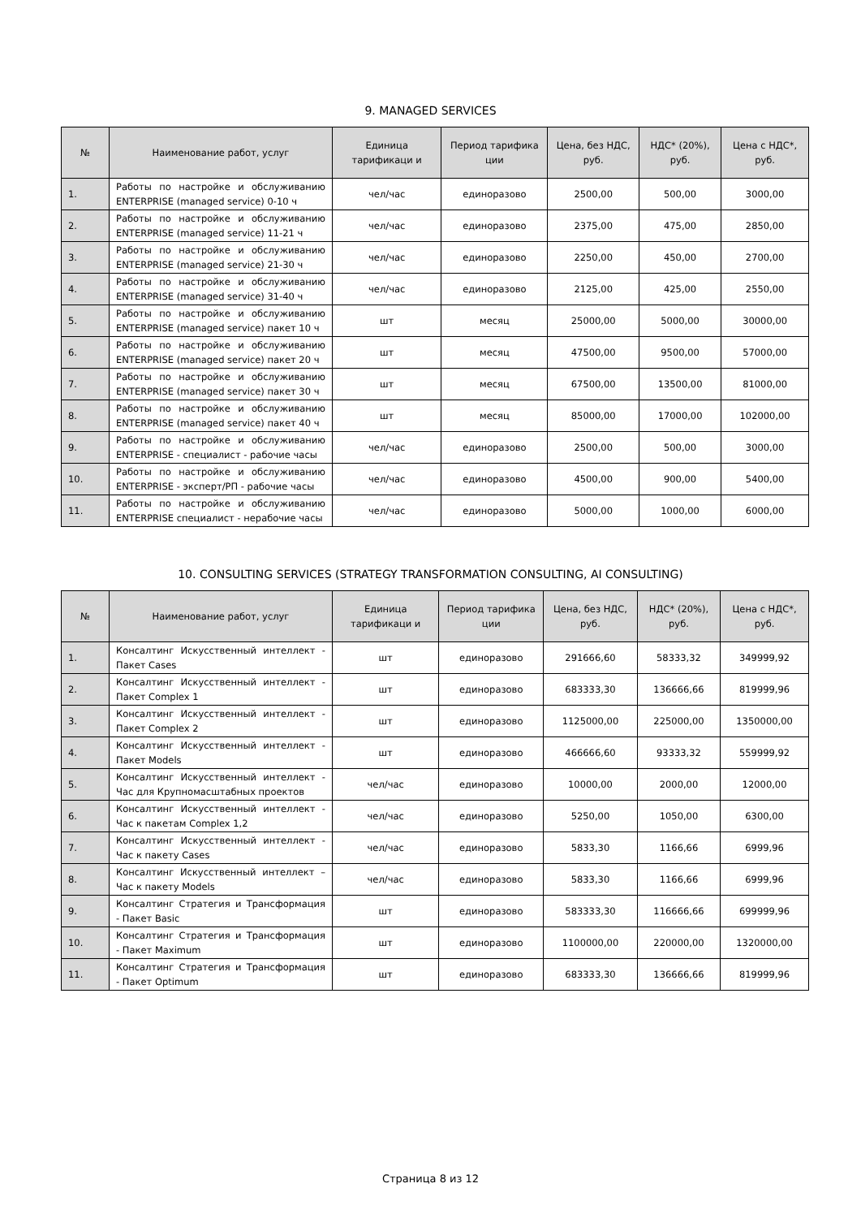9. MANAGED SERVICES
| № | Наименование работ, услуг | Единица тарификаци и | Период тарифика ции | Цена, без НДС, руб. | НДС* (20%), руб. | Цена с НДС*, руб. |
| --- | --- | --- | --- | --- | --- | --- |
| 1. | Работы по настройке и обслуживанию ENTERPRISE (managed service) 0-10 ч | чел/час | единоразово | 2500,00 | 500,00 | 3000,00 |
| 2. | Работы по настройке и обслуживанию ENTERPRISE (managed service) 11-21 ч | чел/час | единоразово | 2375,00 | 475,00 | 2850,00 |
| 3. | Работы по настройке и обслуживанию ENTERPRISE (managed service) 21-30 ч | чел/час | единоразово | 2250,00 | 450,00 | 2700,00 |
| 4. | Работы по настройке и обслуживанию ENTERPRISE (managed service) 31-40 ч | чел/час | единоразово | 2125,00 | 425,00 | 2550,00 |
| 5. | Работы по настройке и обслуживанию ENTERPRISE (managed service) пакет 10 ч | шт | месяц | 25000,00 | 5000,00 | 30000,00 |
| 6. | Работы по настройке и обслуживанию ENTERPRISE (managed service) пакет 20 ч | шт | месяц | 47500,00 | 9500,00 | 57000,00 |
| 7. | Работы по настройке и обслуживанию ENTERPRISE (managed service) пакет 30 ч | шт | месяц | 67500,00 | 13500,00 | 81000,00 |
| 8. | Работы по настройке и обслуживанию ENTERPRISE (managed service) пакет 40 ч | шт | месяц | 85000,00 | 17000,00 | 102000,00 |
| 9. | Работы по настройке и обслуживанию ENTERPRISE - специалист - рабочие часы | чел/час | единоразово | 2500,00 | 500,00 | 3000,00 |
| 10. | Работы по настройке и обслуживанию ENTERPRISE - эксперт/РП - рабочие часы | чел/час | единоразово | 4500,00 | 900,00 | 5400,00 |
| 11. | Работы по настройке и обслуживанию ENTERPRISE специалист - нерабочие часы | чел/час | единоразово | 5000,00 | 1000,00 | 6000,00 |
10. CONSULTING SERVICES (STRATEGY TRANSFORMATION CONSULTING, AI CONSULTING)
| № | Наименование работ, услуг | Единица тарификаци и | Период тарифика ции | Цена, без НДС, руб. | НДС* (20%), руб. | Цена с НДС*, руб. |
| --- | --- | --- | --- | --- | --- | --- |
| 1. | Консалтинг Искусственный интеллект - Пакет Cases | шт | единоразово | 291666,60 | 58333,32 | 349999,92 |
| 2. | Консалтинг Искусственный интеллект - Пакет Complex 1 | шт | единоразово | 683333,30 | 136666,66 | 819999,96 |
| 3. | Консалтинг Искусственный интеллект - Пакет Complex 2 | шт | единоразово | 1125000,00 | 225000,00 | 1350000,00 |
| 4. | Консалтинг Искусственный интеллект - Пакет Models | шт | единоразово | 466666,60 | 93333,32 | 559999,92 |
| 5. | Консалтинг Искусственный интеллект - Час для Крупномасштабных проектов | чел/час | единоразово | 10000,00 | 2000,00 | 12000,00 |
| 6. | Консалтинг Искусственный интеллект - Час к пакетам Complex 1,2 | чел/час | единоразово | 5250,00 | 1050,00 | 6300,00 |
| 7. | Консалтинг Искусственный интеллект - Час к пакету Cases | чел/час | единоразово | 5833,30 | 1166,66 | 6999,96 |
| 8. | Консалтинг Искусственный интеллект – Час к пакету Models | чел/час | единоразово | 5833,30 | 1166,66 | 6999,96 |
| 9. | Консалтинг Стратегия и Трансформация - Пакет Basic | шт | единоразово | 583333,30 | 116666,66 | 699999,96 |
| 10. | Консалтинг Стратегия и Трансформация - Пакет Maximum | шт | единоразово | 1100000,00 | 220000,00 | 1320000,00 |
| 11. | Консалтинг Стратегия и Трансформация - Пакет Optimum | шт | единоразово | 683333,30 | 136666,66 | 819999,96 |
Страница 8 из 12